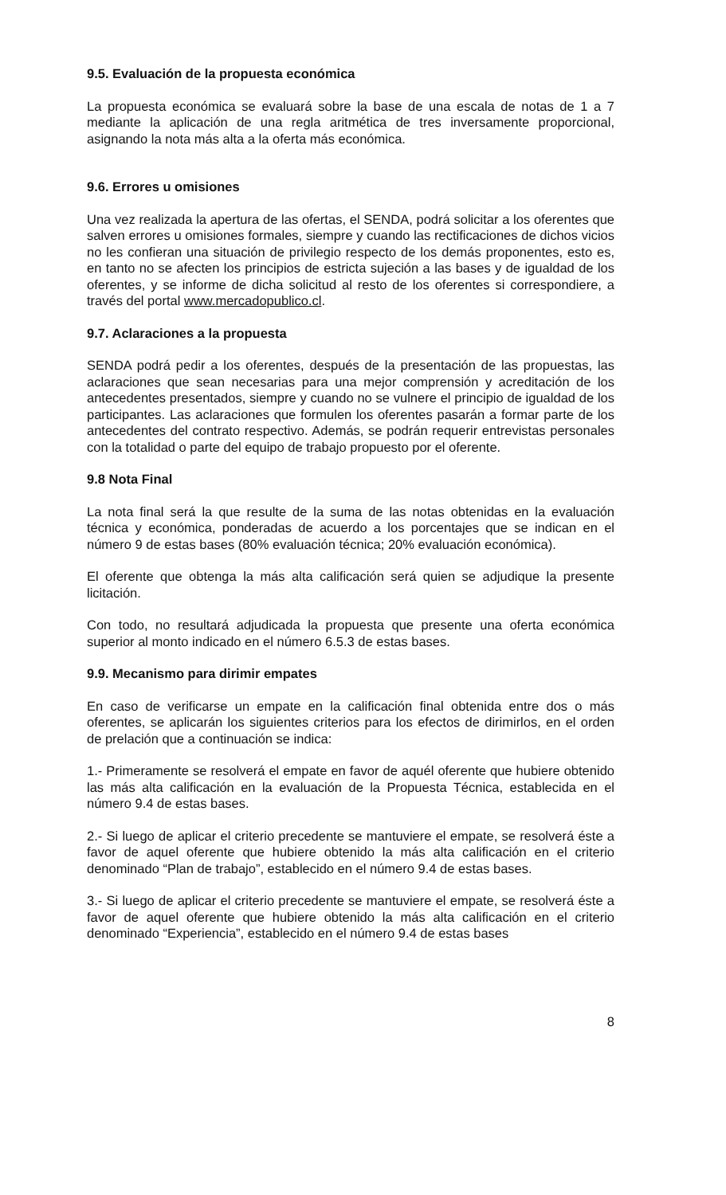9.5. Evaluación de la propuesta económica
La propuesta económica se evaluará sobre la base de una escala de notas de 1 a 7 mediante la aplicación de una regla aritmética de tres inversamente proporcional, asignando la nota más alta a la oferta más económica.
9.6. Errores u omisiones
Una vez realizada la apertura de las ofertas, el SENDA, podrá solicitar a los oferentes que salven errores u omisiones formales, siempre y cuando las rectificaciones de dichos vicios no les confieran una situación de privilegio respecto de los demás proponentes, esto es, en tanto no se afecten los principios de estricta sujeción a las bases y de igualdad de los oferentes, y se informe de dicha solicitud al resto de los oferentes si correspondiere, a través del portal www.mercadopublico.cl.
9.7. Aclaraciones a la propuesta
SENDA podrá pedir a los oferentes, después de la presentación de las propuestas, las aclaraciones que sean necesarias para una mejor comprensión y acreditación de los antecedentes presentados, siempre y cuando no se vulnere el principio de igualdad de los participantes. Las aclaraciones que formulen los oferentes pasarán a formar parte de los antecedentes del contrato respectivo. Además, se podrán requerir entrevistas personales con la totalidad o parte del equipo de trabajo propuesto por el oferente.
9.8 Nota Final
La nota final será la que resulte de la suma de las notas obtenidas en la evaluación técnica y económica, ponderadas de acuerdo a los porcentajes que se indican en el número 9 de estas bases (80% evaluación técnica; 20% evaluación económica).
El oferente que obtenga la más alta calificación será quien se adjudique la presente licitación.
Con todo, no resultará adjudicada la propuesta que presente una oferta económica superior al monto indicado en el número 6.5.3 de estas bases.
9.9. Mecanismo para dirimir empates
En caso de verificarse un empate en la calificación final obtenida entre dos o más oferentes, se aplicarán los siguientes criterios para los efectos de dirimirlos, en el orden de prelación que a continuación se indica:
1.- Primeramente se resolverá el empate en favor de aquél oferente que hubiere obtenido las más alta calificación en la evaluación de la Propuesta Técnica, establecida en el número 9.4 de estas bases.
2.- Si luego de aplicar el criterio precedente se mantuviere el empate, se resolverá éste a favor de aquel oferente que hubiere obtenido la más alta calificación en el criterio denominado “Plan de trabajo”, establecido en el número 9.4 de estas bases.
3.- Si luego de aplicar el criterio precedente se mantuviere el empate, se resolverá éste a favor de aquel oferente que hubiere obtenido la más alta calificación en el criterio denominado “Experiencia”, establecido en el número 9.4 de estas bases
8